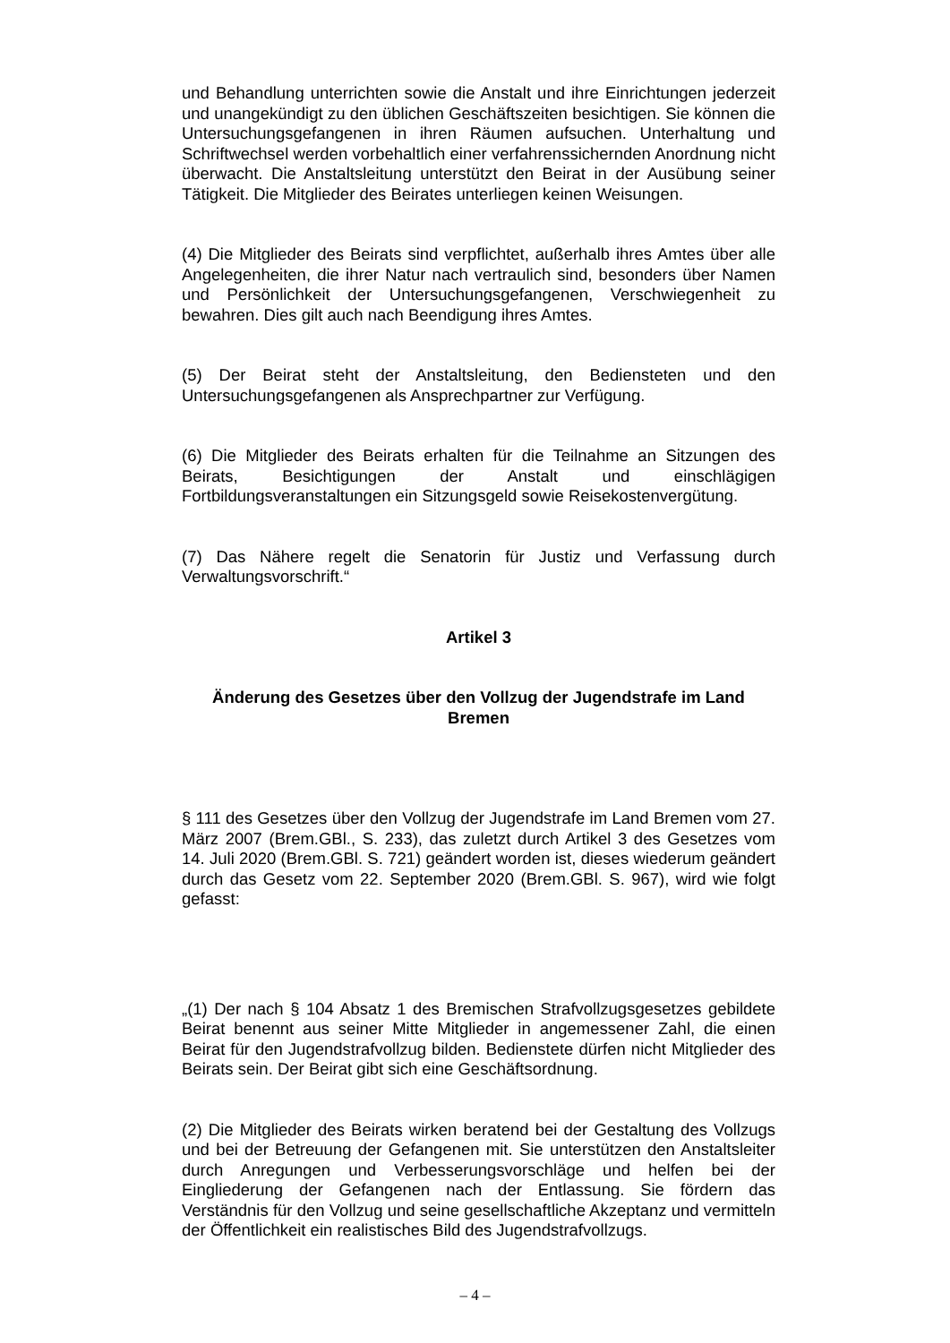und Behandlung unterrichten sowie die Anstalt und ihre Einrichtungen jederzeit und unangekündigt zu den üblichen Geschäftszeiten besichtigen. Sie können die Untersuchungsgefangenen in ihren Räumen aufsuchen. Unterhaltung und Schriftwechsel werden vorbehaltlich einer verfahrenssichernden Anordnung nicht überwacht. Die Anstaltsleitung unterstützt den Beirat in der Ausübung seiner Tätigkeit. Die Mitglieder des Beirates unterliegen keinen Weisungen.
(4) Die Mitglieder des Beirats sind verpflichtet, außerhalb ihres Amtes über alle Angelegenheiten, die ihrer Natur nach vertraulich sind, besonders über Namen und Persönlichkeit der Untersuchungsgefangenen, Verschwiegenheit zu bewahren. Dies gilt auch nach Beendigung ihres Amtes.
(5) Der Beirat steht der Anstaltsleitung, den Bediensteten und den Untersuchungsgefangenen als Ansprechpartner zur Verfügung.
(6) Die Mitglieder des Beirats erhalten für die Teilnahme an Sitzungen des Beirats, Besichtigungen der Anstalt und einschlägigen Fortbildungsveranstaltungen ein Sitzungsgeld sowie Reisekostenvergütung.
(7) Das Nähere regelt die Senatorin für Justiz und Verfassung durch Verwaltungsvorschrift.“
Artikel 3
Änderung des Gesetzes über den Vollzug der Jugendstrafe im Land Bremen
§ 111 des Gesetzes über den Vollzug der Jugendstrafe im Land Bremen vom 27. März 2007 (Brem.GBl., S. 233), das zuletzt durch Artikel 3 des Gesetzes vom 14. Juli 2020 (Brem.GBl. S. 721) geändert worden ist, dieses wiederum geändert durch das Gesetz vom 22. September 2020 (Brem.GBl. S. 967), wird wie folgt gefasst:
„(1) Der nach § 104 Absatz 1 des Bremischen Strafvollzugsgesetzes gebildete Beirat benennt aus seiner Mitte Mitglieder in angemessener Zahl, die einen Beirat für den Jugendstrafvollzug bilden. Bedienstete dürfen nicht Mitglieder des Beirats sein. Der Beirat gibt sich eine Geschäftsordnung.
(2) Die Mitglieder des Beirats wirken beratend bei der Gestaltung des Vollzugs und bei der Betreuung der Gefangenen mit. Sie unterstützen den Anstaltsleiter durch Anregungen und Verbesserungsvorschläge und helfen bei der Eingliederung der Gefangenen nach der Entlassung. Sie fördern das Verständnis für den Vollzug und seine gesellschaftliche Akzeptanz und vermitteln der Öffentlichkeit ein realistisches Bild des Jugendstrafvollzugs.
– 4 –